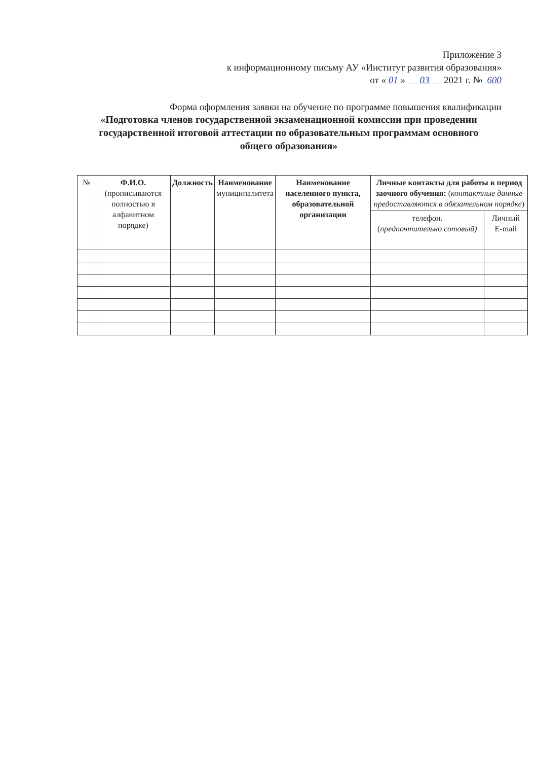Приложение 3
к информационному письму АУ «Институт развития образования»
от « 01 » 03 2021 г. № 600
Форма оформления заявки на обучение по программе повышения квалификации
«Подготовка членов государственной экзаменационной комиссии при проведении государственной итоговой аттестации по образовательным программам основного общего образования»
| № | Ф.И.О. (прописываются полностью в алфавитном порядке) | Должность | Наименование муниципалитета | Наименование населенного пункта, образовательной организации | Личные контакты для работы в период заочного обучения: ( контактные данные предоставляются в обязательном порядке ) | |
| --- | --- | --- | --- | --- | --- | --- |
| | | | | | телефон. ( предпочтительно сотовый) | Личный E-mail |